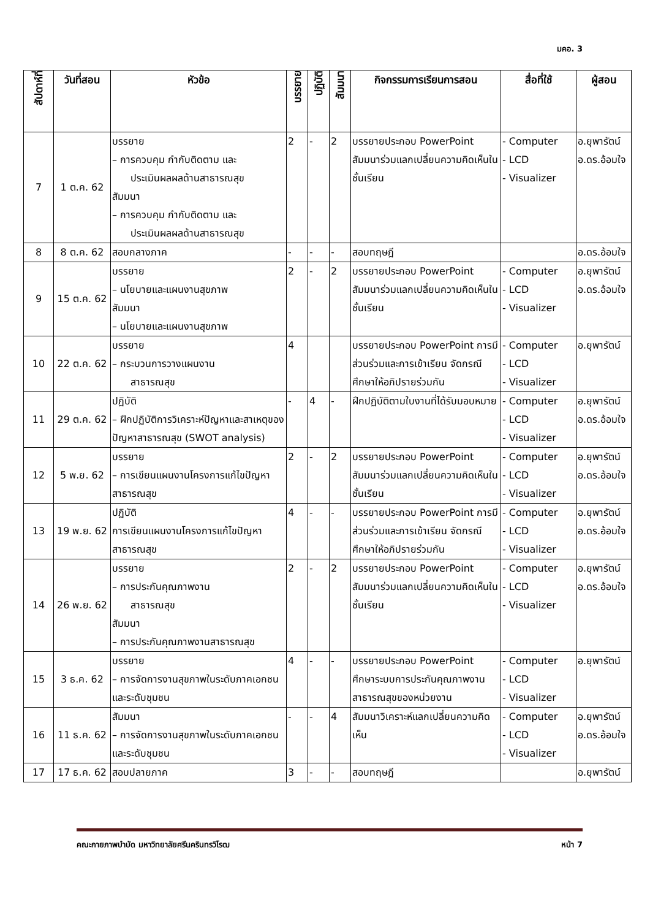มคอ. 3
| สัปดาห์ที่ | วันที่สอน | หัวข้อ | บรรยาย | ปฏิบัติ | สัมมนา | กิจกรรมการเรียนการสอน | สื่อที่ใช้ | ผู้สอน |
| --- | --- | --- | --- | --- | --- | --- | --- | --- |
| 7 | 1 ต.ค. 62 | บรรยาย – การควบคุม กำกับติดตาม และ ประเมินผลผลด้านสาธารณสุข สัมมนา – การควบคุม กำกับติดตาม และ ประเมินผลผลด้านสาธารณสุข | 2 | - | 2 | บรรยายประกอบ PowerPoint สัมมนาร่วมแลกเปลี่ยนความคิดเห็นในชั้นเรียน | - Computer - LCD - Visualizer | อ.ยุพารัตน์ อ.ดร.อ้อมใจ |
| 8 | 8 ต.ค. 62 | สอบกลางภาค | - | - | - | สอบทฤษฎี | | อ.ดร.อ้อมใจ |
| 9 | 15 ต.ค. 62 | บรรยาย – นโยบายและแผนงานสุขภาพ สัมมนา – นโยบายและแผนงานสุขภาพ | 2 | - | 2 | บรรยายประกอบ PowerPoint สัมมนาร่วมแลกเปลี่ยนความคิดเห็นในชั้นเรียน | - Computer - LCD - Visualizer | อ.ยุพารัตน์ อ.ดร.อ้อมใจ |
| 10 | 22 ต.ค. 62 | บรรยาย – กระบวนการวางแผนงาน สาธารณสุข | 4 | | | บรรยายประกอบ PowerPoint การมีส่วนร่วมและการเข้าเรียน จัดกรณีศึกษาให้อภิปรายร่วมกัน | - Computer - LCD - Visualizer | อ.ยุพารัตน์ |
| 11 | 29 ต.ค. 62 | ปฏิบัติ – ฝึกปฏิบัติการวิเคราะห์ปัญหาและสาเหตุของปัญหาสาธารณสุข (SWOT analysis) | - | 4 | - | ฝึกปฏิบัติตามใบงานที่ได้รับมอบหมาย | - Computer - LCD - Visualizer | อ.ยุพารัตน์ อ.ดร.อ้อมใจ |
| 12 | 5 พ.ย. 62 | บรรยาย – การเขียนแผนงานโครงการแก้ไขปัญหาสาธารณสุข | 2 | - | 2 | บรรยายประกอบ PowerPoint สัมมนาร่วมแลกเปลี่ยนความคิดเห็นในชั้นเรียน | - Computer - LCD - Visualizer | อ.ยุพารัตน์ อ.ดร.อ้อมใจ |
| 13 | 19 พ.ย. 62 | ปฏิบัติ การเขียนแผนงานโครงการแก้ไขปัญหาสาธารณสุข | 4 | - | - | บรรยายประกอบ PowerPoint การมีส่วนร่วมและการเข้าเรียน จัดกรณีศึกษาให้อภิปรายร่วมกัน | - Computer - LCD - Visualizer | อ.ยุพารัตน์ อ.ดร.อ้อมใจ |
| 14 | 26 พ.ย. 62 | บรรยาย – การประกันคุณภาพงาน สาธารณสุข สัมมนา – การประกันคุณภาพงานสาธารณสุข | 2 | - | 2 | บรรยายประกอบ PowerPoint สัมมนาร่วมแลกเปลี่ยนความคิดเห็นในชั้นเรียน | - Computer - LCD - Visualizer | อ.ยุพารัตน์ อ.ดร.อ้อมใจ |
| 15 | 3 ธ.ค. 62 | บรรยาย – การจัดการงานสุขภาพในระดับภาคเอกชนและระดับชุมชน | 4 | - | - | บรรยายประกอบ PowerPoint ศึกษาระบบการประกันคุณภาพงานสาธารณสุขของหน่วยงาน | - Computer - LCD - Visualizer | อ.ยุพารัตน์ |
| 16 | 11 ธ.ค. 62 | สัมมนา – การจัดการงานสุขภาพในระดับภาคเอกชนและระดับชุมชน | - | - | 4 | สัมมนาวิเคราะห์แลกเปลี่ยนความคิดเห็น | - Computer - LCD - Visualizer | อ.ยุพารัตน์ อ.ดร.อ้อมใจ |
| 17 | 17 ธ.ค. 62 | สอบปลายภาค | 3 | - | - | สอบทฤษฎี | | อ.ยุพารัตน์ |
คณะกายภาพบำบัด มหาวิทยาลัยศรีนครินทรวิโรฒ หน้า 7